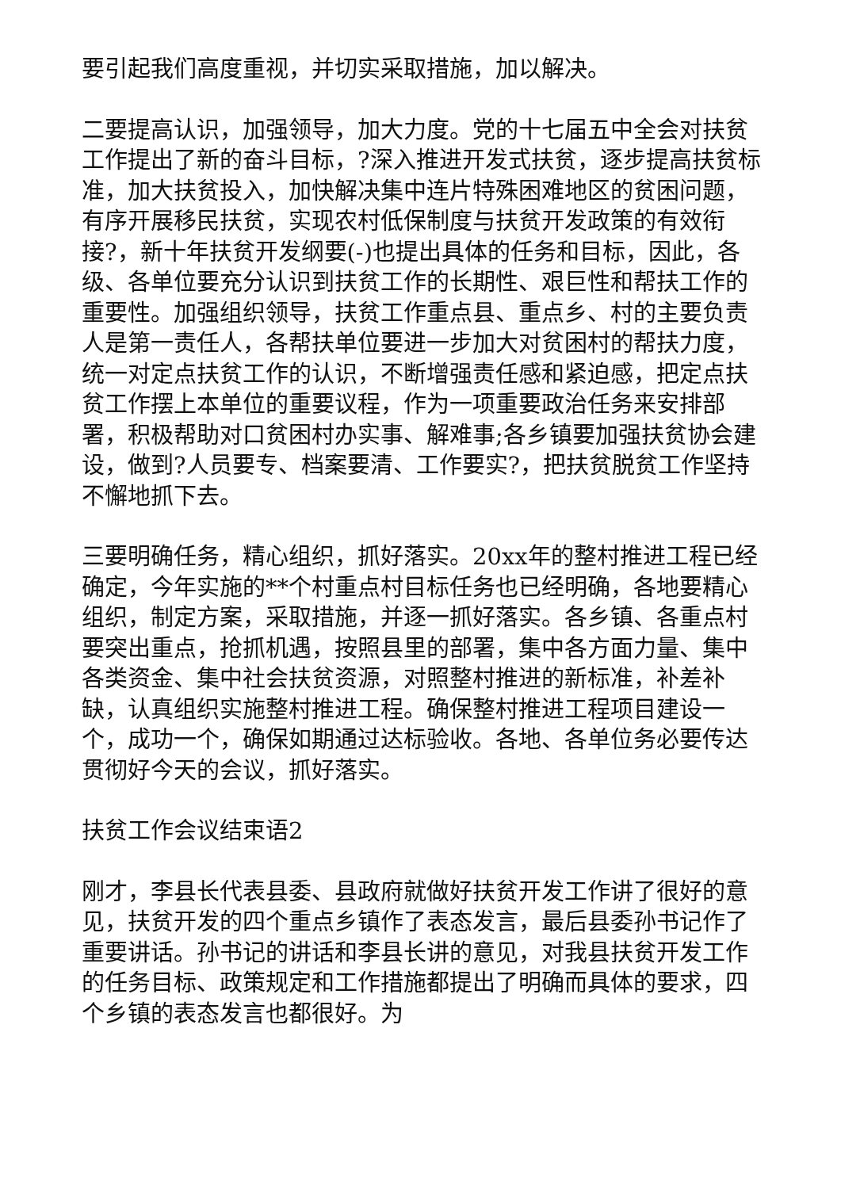要引起我们高度重视，并切实采取措施，加以解决。
二要提高认识，加强领导，加大力度。党的十七届五中全会对扶贫工作提出了新的奋斗目标，?深入推进开发式扶贫，逐步提高扶贫标准，加大扶贫投入，加快解决集中连片特殊困难地区的贫困问题，有序开展移民扶贫，实现农村低保制度与扶贫开发政策的有效衔接?，新十年扶贫开发纲要(-)也提出具体的任务和目标，因此，各级、各单位要充分认识到扶贫工作的长期性、艰巨性和帮扶工作的重要性。加强组织领导，扶贫工作重点县、重点乡、村的主要负责人是第一责任人，各帮扶单位要进一步加大对贫困村的帮扶力度，统一对定点扶贫工作的认识，不断增强责任感和紧迫感，把定点扶贫工作摆上本单位的重要议程，作为一项重要政治任务来安排部署，积极帮助对口贫困村办实事、解难事;各乡镇要加强扶贫协会建设，做到?人员要专、档案要清、工作要实?，把扶贫脱贫工作坚持不懈地抓下去。
三要明确任务，精心组织，抓好落实。20xx年的整村推进工程已经确定，今年实施的**个村重点村目标任务也已经明确，各地要精心组织，制定方案，采取措施，并逐一抓好落实。各乡镇、各重点村要突出重点，抢抓机遇，按照县里的部署，集中各方面力量、集中各类资金、集中社会扶贫资源，对照整村推进的新标准，补差补缺，认真组织实施整村推进工程。确保整村推进工程项目建设一个，成功一个，确保如期通过达标验收。各地、各单位务必要传达贯彻好今天的会议，抓好落实。
扶贫工作会议结束语2
刚才，李县长代表县委、县政府就做好扶贫开发工作讲了很好的意见，扶贫开发的四个重点乡镇作了表态发言，最后县委孙书记作了重要讲话。孙书记的讲话和李县长讲的意见，对我县扶贫开发工作的任务目标、政策规定和工作措施都提出了明确而具体的要求，四个乡镇的表态发言也都很好。为